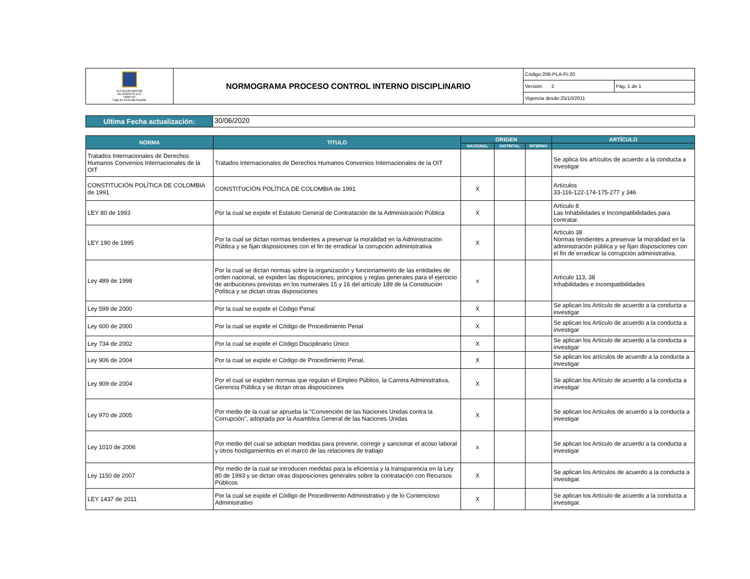| ALCALDÍA MAYOR DE BOGOTÁ D.C. HÁBITAT Caja de Vivienda Popular | NORMOGRAMA PROCESO CONTROL INTERNO DISCIPLINARIO | Código:208-PLA-Ft-20 | |
| | | Versión: 2 | Pág. 1 de 1 |
| | | Vigencia desde:25/10/2011 | |
| Ultima Fecha actualización: | 30/06/2020 |
| NORMA | TITULO | ORIGEN | | | ARTÍCULO |
| --- | --- | --- | --- | --- | --- |
| | | NACIONAL | DISTRITAL | INTERNO | |
| Tratados Internacionales de Derechos Humanos Convenios Internacionales de la OIT | Tratados Internacionales de Derechos Humanos Convenios Internacionales de la OIT | | | | Se aplica los artículos de acuerdo a la conducta a investigar |
| CONSTITUCIÓN POLÍTICA DE COLOMBIA de 1991 | CONSTITUCIÓN POLÍTICA DE COLOMBIA de 1991 | X | | | Artículos 33-116-122-174-175-277 y 346 |
| LEY 80 de 1993 | Por la cual se expide el Estatuto General de Contratación de la Administración Pública | X | | | Artículo 8 Las Inhabilidades e Incompatibilidades para contratar. |
| LEY 190 de 1995 | Por la cual se dictan normas tendientes a preservar la moralidad en la Administración Pública y se fijan disposiciones con el fin de erradicar la corrupción administrativa | X | | | Artículo 38 Normas tendientes a preservar la moralidad en la administración pública y se fijan disposiciones con el fin de erradicar la corrupción administrativa. |
| Ley 489 de 1998 | Por la cual se dictan normas sobre la organización y funcionamiento de las entidades de orden nacional, se expiden las disposiciones, principios y reglas generales para el ejercicio de atribuciones previstas en los numerales 15 y 16 del artículo 189 de la Constitución Política y se dictan otras disposiciones | x | | | Artículo 113, 38 Inhabilidades e incompatibilidades |
| Ley 599 de 2000 | Por la cual se expide el Código Penal | X | | | Se aplican los Artículo de acuerdo a la conducta a investigar |
| Ley 600 de 2000 | Por la cual se expide el Código de Procedimiento Penal | X | | | Se aplican los Artículo de acuerdo a la conducta a investigar |
| Ley 734 de 2002 | Por la cual se expide el Código Disciplinario Único | X | | | Se aplican los Artículo de acuerdo a la conducta a investigar |
| Ley 906 de 2004 | Por la cual se expide el Código de Procedimiento Penal. | X | | | Se aplican los artículos de acuerdo a la conducta a investigar |
| Ley 909 de 2004 | Por el cual se expiden normas que regulan el Empleo Público, la Carrera Administrativa, Gerencia Pública y se dictan otras disposiciones | X | | | Se aplican los Artículo de acuerdo a la conducta a investigar |
| Ley 970 de 2005 | Por medio de la cual se aprueba la "Convención de las Naciones Unidas contra la Corrupción", adoptada por la Asamblea General de las Naciones Unidas | X | | | Se aplican los Artículos de acuerdo a la conducta a investigar |
| Ley 1010 de 2006 | Por medio del cual se adoptan medidas para prevenir, corregir y sancionar el acoso laboral y otros hostigamientos en el marco de las relaciones de trabajo | x | | | Se aplican los Artículo de acuerdo a la conducta a investigar |
| Ley 1150 de 2007 | Por medio de la cual se introducen medidas para la eficiencia y la transparencia en la Ley 80 de 1993 y se dictan otras disposiciones generales sobre la contratación con Recursos Públicos | X | | | Se aplican los Artículos de acuerdo a la conducta a investigar. |
| LEY 1437 de 2011 | Por la cual se expide el Código de Procedimiento Administrativo y de lo Contencioso Administrativo | X | | | Se aplican los Artículo de acuerdo a la conducta a investigar. |